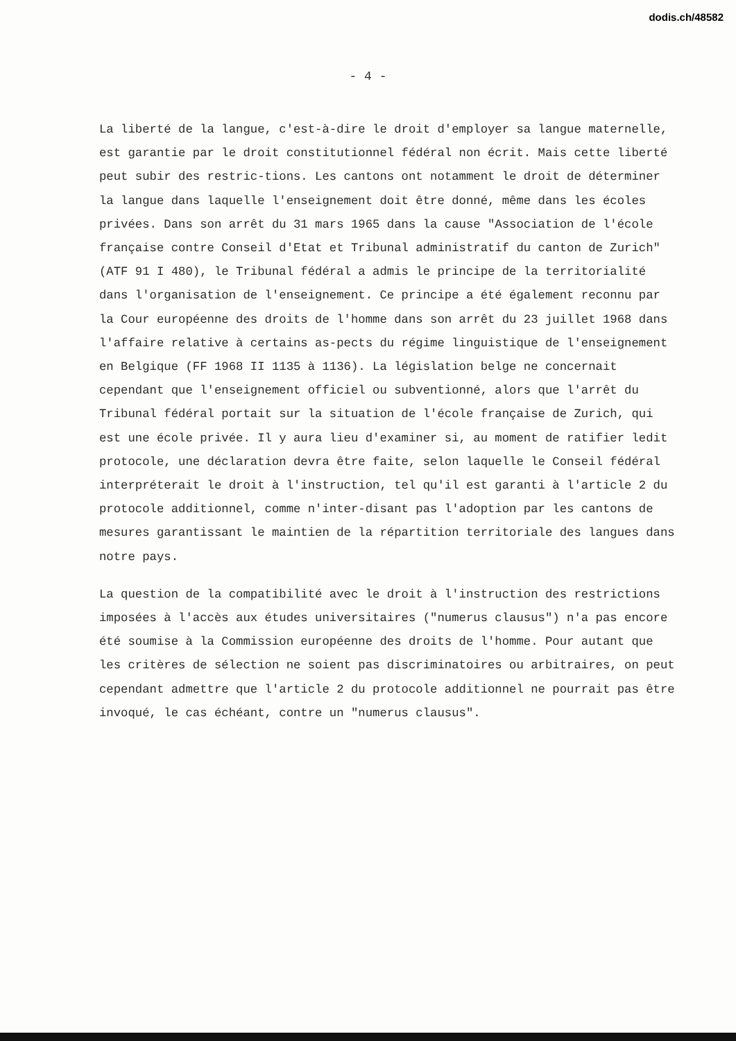dodis.ch/48582
- 4 -
La liberté de la langue, c'est-à-dire le droit d'employer sa langue maternelle, est garantie par le droit constitutionnel fédéral non écrit. Mais cette liberté peut subir des restric-tions. Les cantons ont notamment le droit de déterminer la langue dans laquelle l'enseignement doit être donné, même dans les écoles privées. Dans son arrêt du 31 mars 1965 dans la cause "Association de l'école française contre Conseil d'Etat et Tribunal administratif du canton de Zurich" (ATF 91 I 480), le Tribunal fédéral a admis le principe de la territorialité dans l'organisation de l'enseignement. Ce principe a été également reconnu par la Cour européenne des droits de l'homme dans son arrêt du 23 juillet 1968 dans l'affaire relative à certains as-pects du régime linguistique de l'enseignement en Belgique (FF 1968 II 1135 à 1136). La législation belge ne concernait cependant que l'enseignement officiel ou subventionné, alors que l'arrêt du Tribunal fédéral portait sur la situation de l'école française de Zurich, qui est une école privée. Il y aura lieu d'examiner si, au moment de ratifier ledit protocole, une déclaration devra être faite, selon laquelle le Conseil fédéral interpréterait le droit à l'instruction, tel qu'il est garanti à l'article 2 du protocole additionnel, comme n'inter-disant pas l'adoption par les cantons de mesures garantissant le maintien de la répartition territoriale des langues dans notre pays.
La question de la compatibilité avec le droit à l'instruction des restrictions imposées à l'accès aux études universitaires ("numerus clausus") n'a pas encore été soumise à la Commission européenne des droits de l'homme. Pour autant que les critères de sélection ne soient pas discriminatoires ou arbitraires, on peut cependant admettre que l'article 2 du protocole additionnel ne pourrait pas être invoqué, le cas échéant, contre un "numerus clausus".